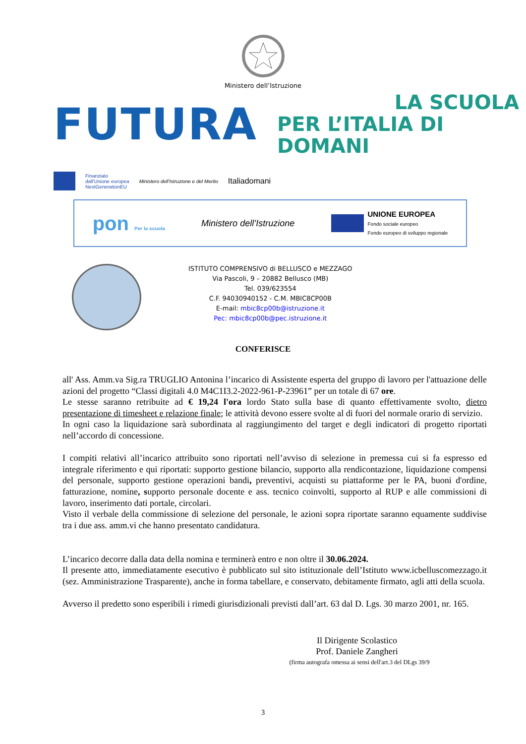Ministero dell’Istruzione
FUTURA
LA SCUOLA
PER L’ITALIA DI DOMANI
Finanziato
dall'Unione europea
NextGenerationEU
Ministero dell'Istruzione e del Merito
Italiadomani
pon Per la scuola
Ministero dell’Istruzione
UNIONE EUROPEA
Fondo sociale europeo
Fondo europeo di sviluppo regionale
ISTITUTO COMPRENSIVO di BELLUSCO e MEZZAGO
Via Pascoli, 9 – 20882 Bellusco (MB)
Tel. 039/623554
C.F. 94030940152 - C.M. MBIC8CP00B
E-mail: mbic8cp00b@istruzione.it
Pec: mbic8cp00b@pec.istruzione.it
CONFERISCE
all' Ass. Amm.va Sig.ra TRUGLIO Antonina l’incarico di Assistente esperta del gruppo di lavoro per l'attuazione delle azioni del progetto “Classi digitali 4.0 M4C1I3.2-2022-961-P-23961” per un totale di 67 ore.
Le stesse saranno retribuite ad € 19,24 l'ora lordo Stato sulla base di quanto effettivamente svolto, dietro presentazione di timesheet e relazione finale; le attività devono essere svolte al di fuori del normale orario di servizio.
In ogni caso la liquidazione sarà subordinata al raggiungimento del target e degli indicatori di progetto riportati nell’accordo di concessione.
I compiti relativi all’incarico attribuito sono riportati nell’avviso di selezione in premessa cui si fa espresso ed integrale riferimento e qui riportati: supporto gestione bilancio, supporto alla rendicontazione, liquidazione compensi del personale, supporto gestione operazioni bandi, preventivi, acquisti su piattaforme per le PA, buoni d'ordine, fatturazione, nomine, supporto personale docente e ass. tecnico coinvolti, supporto al RUP e alle commissioni di lavoro, inserimento dati portale, circolari.
Visto il verbale della commissione di selezione del personale, le azioni sopra riportate saranno equamente suddivise tra i due ass. amm.vi che hanno presentato candidatura.
L’incarico decorre dalla data della nomina e terminerà entro e non oltre il 30.06.2024.
Il presente atto, immediatamente esecutivo è pubblicato sul sito istituzionale dell’Istituto www.icbelluscomezzago.it (sez. Amministrazione Trasparente), anche in forma tabellare, e conservato, debitamente firmato, agli atti della scuola.
Avverso il predetto sono esperibili i rimedi giurisdizionali previsti dall’art. 63 dal D. Lgs. 30 marzo 2001, nr. 165.
Il Dirigente Scolastico
Prof. Daniele Zangheri
(firma autografa omessa ai sensi dell'art.3 del DLgs 39/9
3